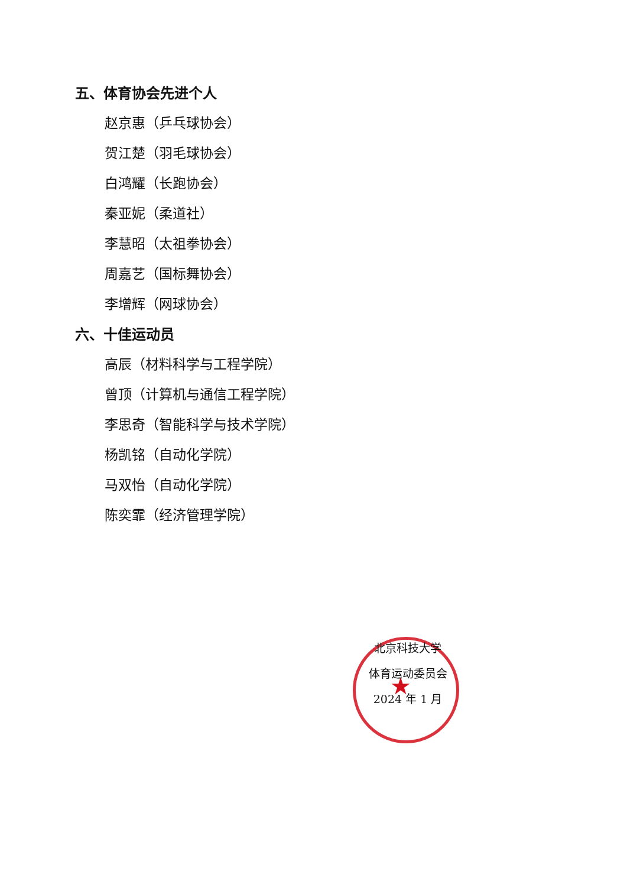五、体育协会先进个人
赵京惠（乒乓球协会）
贺江楚（羽毛球协会）
白鸿耀（长跑协会）
秦亚妮（柔道社）
李慧昭（太祖拳协会）
周嘉艺（国标舞协会）
李增辉（网球协会）
六、十佳运动员
高辰（材料科学与工程学院）
曾顶（计算机与通信工程学院）
李思奇（智能科学与技术学院）
杨凯铭（自动化学院）
马双怡（自动化学院）
陈奕霏（经济管理学院）
★
北京科技大学
体育运动委员会
2024 年 1 月